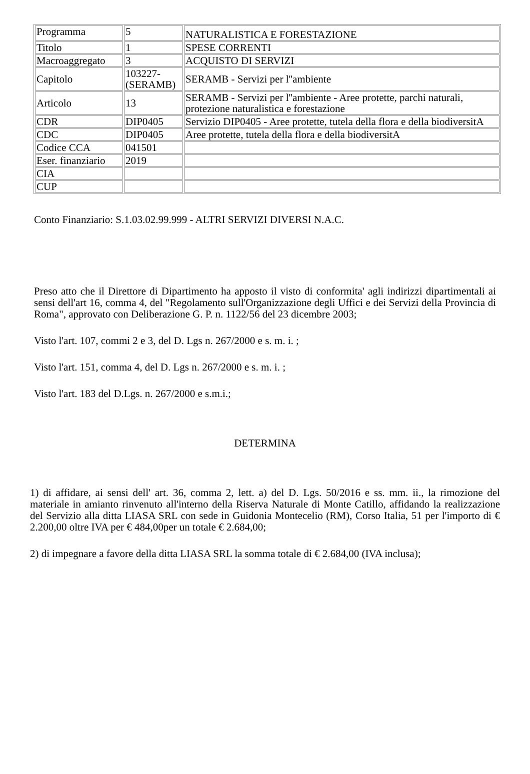| Programma | 5 | NATURALISTICA E FORESTAZIONE |
| Titolo | 1 | SPESE CORRENTI |
| Macroaggregato | 3 | ACQUISTO DI SERVIZI |
| Capitolo | 103227-(SERAMB) | SERAMB - Servizi per l''ambiente |
| Articolo | 13 | SERAMB - Servizi per l''ambiente - Aree protette, parchi naturali, protezione naturalistica e forestazione |
| CDR | DIP0405 | Servizio DIP0405 - Aree protette, tutela della flora e della biodiversitA |
| CDC | DIP0405 | Aree protette, tutela della flora e della biodiversitA |
| Codice CCA | 041501 | |
| Eser. finanziario | 2019 | |
| CIA | | |
| CUP | | |
Conto Finanziario: S.1.03.02.99.999 - ALTRI SERVIZI DIVERSI N.A.C.
Preso atto che il Direttore di Dipartimento ha apposto il visto di conformita' agli indirizzi dipartimentali ai sensi dell'art 16, comma 4, del "Regolamento sull'Organizzazione degli Uffici e dei Servizi della Provincia di Roma", approvato con Deliberazione G. P. n. 1122/56 del 23 dicembre 2003;
Visto l'art. 107, commi 2 e 3, del D. Lgs n. 267/2000 e s. m. i. ;
Visto l'art. 151, comma 4, del D. Lgs n. 267/2000 e s. m. i. ;
Visto l'art. 183 del D.Lgs. n. 267/2000 e s.m.i.;
DETERMINA
1) di affidare, ai sensi dell' art. 36, comma 2, lett. a) del D. Lgs. 50/2016 e ss. mm. ii., la rimozione del materiale in amianto rinvenuto all'interno della Riserva Naturale di Monte Catillo, affidando la realizzazione del Servizio alla ditta LIASA SRL con sede in Guidonia Montecelio (RM), Corso Italia, 51 per l'importo di € 2.200,00 oltre IVA per € 484,00per un totale € 2.684,00;
2) di impegnare a favore della ditta LIASA SRL la somma totale di € 2.684,00 (IVA inclusa);